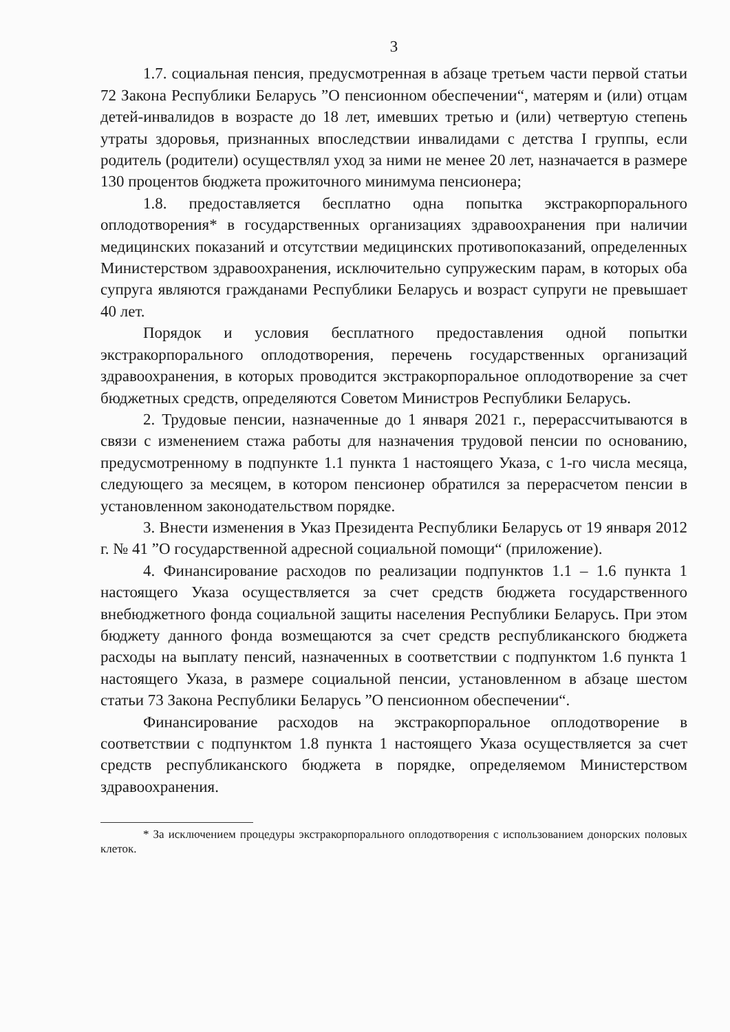3
1.7. социальная пенсия, предусмотренная в абзаце третьем части первой статьи 72 Закона Республики Беларусь ”О пенсионном обеспечении“, матерям и (или) отцам детей-инвалидов в возрасте до 18 лет, имевших третью и (или) четвертую степень утраты здоровья, признанных впоследствии инвалидами с детства I группы, если родитель (родители) осуществлял уход за ними не менее 20 лет, назначается в размере 130 процентов бюджета прожиточного минимума пенсионера;
1.8. предоставляется бесплатно одна попытка экстракорпорального оплодотворения* в государственных организациях здравоохранения при наличии медицинских показаний и отсутствии медицинских противопоказаний, определенных Министерством здравоохранения, исключительно супружеским парам, в которых оба супруга являются гражданами Республики Беларусь и возраст супруги не превышает 40 лет.
Порядок и условия бесплатного предоставления одной попытки экстракорпорального оплодотворения, перечень государственных организаций здравоохранения, в которых проводится экстракорпоральное оплодотворение за счет бюджетных средств, определяются Советом Министров Республики Беларусь.
2. Трудовые пенсии, назначенные до 1 января 2021 г., перерассчитываются в связи с изменением стажа работы для назначения трудовой пенсии по основанию, предусмотренному в подпункте 1.1 пункта 1 настоящего Указа, с 1-го числа месяца, следующего за месяцем, в котором пенсионер обратился за перерасчетом пенсии в установленном законодательством порядке.
3. Внести изменения в Указ Президента Республики Беларусь от 19 января 2012 г. № 41 ”О государственной адресной социальной помощи“ (приложение).
4. Финансирование расходов по реализации подпунктов 1.1 – 1.6 пункта 1 настоящего Указа осуществляется за счет средств бюджета государственного внебюджетного фонда социальной защиты населения Республики Беларусь. При этом бюджету данного фонда возмещаются за счет средств республиканского бюджета расходы на выплату пенсий, назначенных в соответствии с подпунктом 1.6 пункта 1 настоящего Указа, в размере социальной пенсии, установленном в абзаце шестом статьи 73 Закона Республики Беларусь ”О пенсионном обеспечении“.
Финансирование расходов на экстракорпоральное оплодотворение в соответствии с подпунктом 1.8 пункта 1 настоящего Указа осуществляется за счет средств республиканского бюджета в порядке, определяемом Министерством здравоохранения.
* За исключением процедуры экстракорпорального оплодотворения с использованием донорских половых клеток.